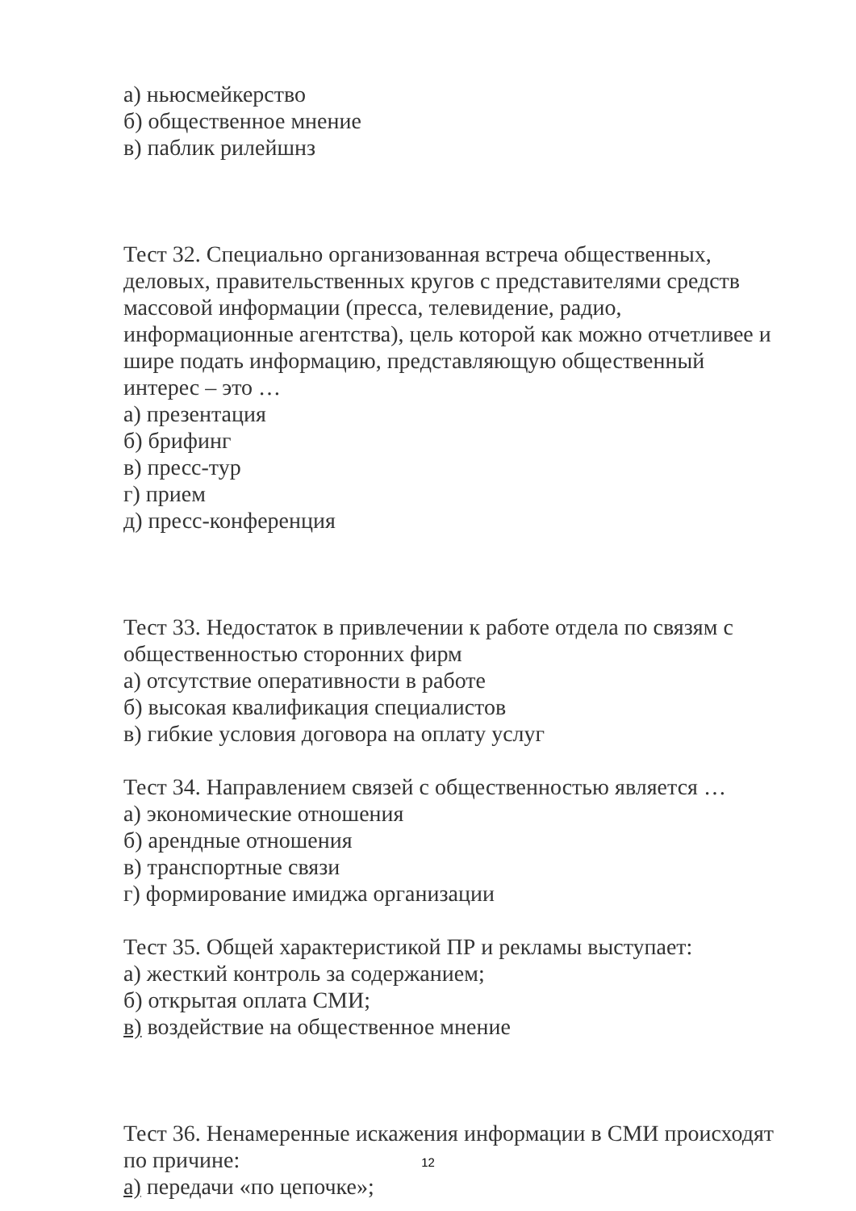а) ньюсмейкерство
б) общественное мнение
в) паблик рилейшнз
Тест 32. Специально организованная встреча общественных, деловых, правительственных кругов с представителями средств массовой информации (пресса, телевидение, радио, информационные агентства), цель которой как можно отчетливее и шире подать информацию, представляющую общественный интерес – это …
а) презентация
б) брифинг
в) пресс-тур
г) прием
д) пресс-конференция
Тест 33. Недостаток в привлечении к работе отдела по связям с общественностью сторонних фирм
а) отсутствие оперативности в работе
б) высокая квалификация специалистов
в) гибкие условия договора на оплату услуг
Тест 34. Направлением связей с общественностью является …
а) экономические отношения
б) арендные отношения
в) транспортные связи
г) формирование имиджа организации
Тест 35. Общей характеристикой ПР и рекламы выступает:
а) жесткий контроль за содержанием;
б) открытая оплата СМИ;
в) воздействие на общественное мнение
Тест 36. Ненамеренные искажения информации в СМИ происходят по причине:
а) передачи «по цепочке»;
12